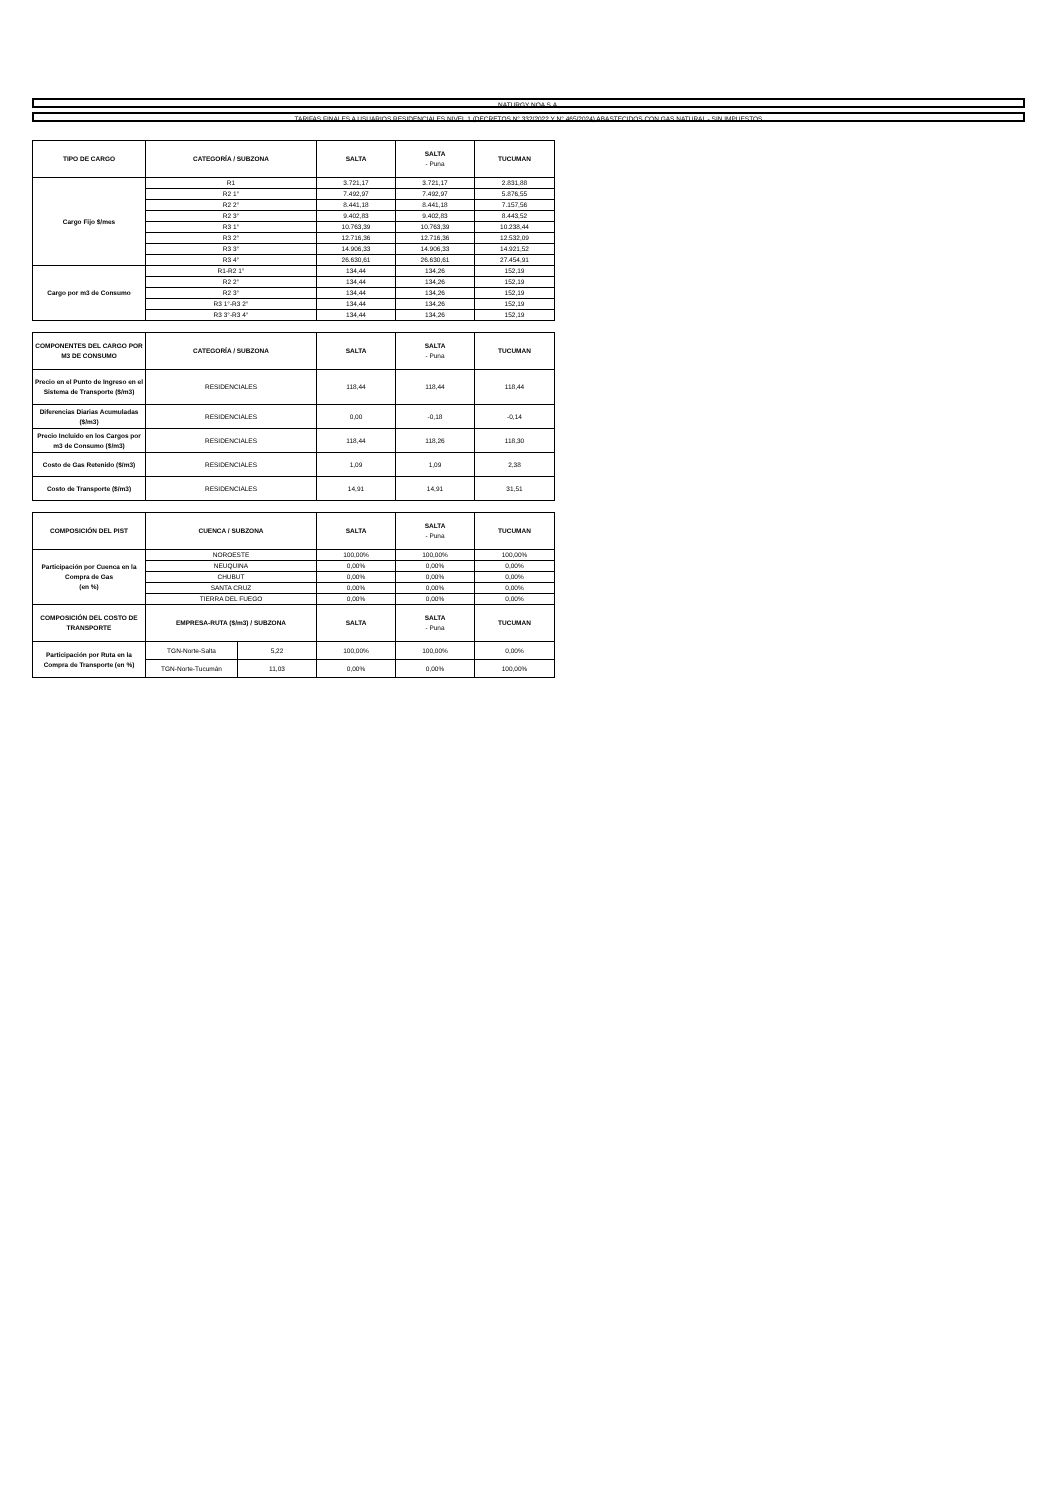NATURGY NOA S.A.
TARIFAS FINALES A USUARIOS RESIDENCIALES NIVEL 1 (DECRETOS N° 332/2022 Y N° 465/2024) ABASTECIDOS CON GAS NATURAL - SIN IMPUESTOS
| TIPO DE CARGO | CATEGORÍA / SUBZONA | SALTA | SALTA - Puna | TUCUMAN |
| --- | --- | --- | --- | --- |
| Cargo Fijo $/mes | R1 | 3.721,17 | 3.721,17 | 2.831,88 |
| | R2 1° | 7.492,97 | 7.492,97 | 5.876,55 |
| | R2 2° | 8.441,18 | 8.441,18 | 7.157,56 |
| | R2 3° | 9.402,83 | 9.402,83 | 8.443,52 |
| | R3 1° | 10.763,39 | 10.763,39 | 10.238,44 |
| | R3 2° | 12.716,36 | 12.716,36 | 12.532,09 |
| | R3 3° | 14.906,33 | 14.906,33 | 14.921,52 |
| | R3 4° | 26.630,61 | 26.630,61 | 27.454,91 |
| Cargo por m3 de Consumo | R1-R2 1° | 134,44 | 134,26 | 152,19 |
| | R2 2° | 134,44 | 134,26 | 152,19 |
| | R2 3° | 134,44 | 134,26 | 152,19 |
| | R3 1°-R3 2° | 134,44 | 134,26 | 152,19 |
| | R3 3°-R3 4° | 134,44 | 134,26 | 152,19 |
| COMPONENTES DEL CARGO POR M3 DE CONSUMO | CATEGORÍA / SUBZONA | SALTA | SALTA - Puna | TUCUMAN |
| --- | --- | --- | --- | --- |
| Precio en el Punto de Ingreso en el Sistema de Transporte ($/m3) | RESIDENCIALES | 118,44 | 118,44 | 118,44 |
| Diferencias Diarias Acumuladas ($/m3) | RESIDENCIALES | 0,00 | -0,18 | -0,14 |
| Precio Incluido en los Cargos por m3 de Consumo ($/m3) | RESIDENCIALES | 118,44 | 118,26 | 118,30 |
| Costo de Gas Retenido ($/m3) | RESIDENCIALES | 1,09 | 1,09 | 2,38 |
| Costo de Transporte ($/m3) | RESIDENCIALES | 14,91 | 14,91 | 31,51 |
| COMPOSICIÓN DEL PIST | CUENCA / SUBZONA | | SALTA | SALTA - Puna | TUCUMAN |
| --- | --- | --- | --- | --- | --- |
| Participación por Cuenca en la Compra de Gas (en %) | NOROESTE | | 100,00% | 100,00% | 100,00% |
| | NEUQUINA | | 0,00% | 0,00% | 0,00% |
| | CHUBUT | | 0,00% | 0,00% | 0,00% |
| | SANTA CRUZ | | 0,00% | 0,00% | 0,00% |
| | TIERRA DEL FUEGO | | 0,00% | 0,00% | 0,00% |
| COMPOSICIÓN DEL COSTO DE TRANSPORTE | EMPRESA-RUTA ($/m3) / SUBZONA | | SALTA | SALTA - Puna | TUCUMAN |
| Participación por Ruta en la Compra de Transporte (en %) | TGN-Norte-Salta | 5,22 | 100,00% | 100,00% | 0,00% |
| | TGN-Norte-Tucumán | 11,03 | 0,00% | 0,00% | 100,00% |